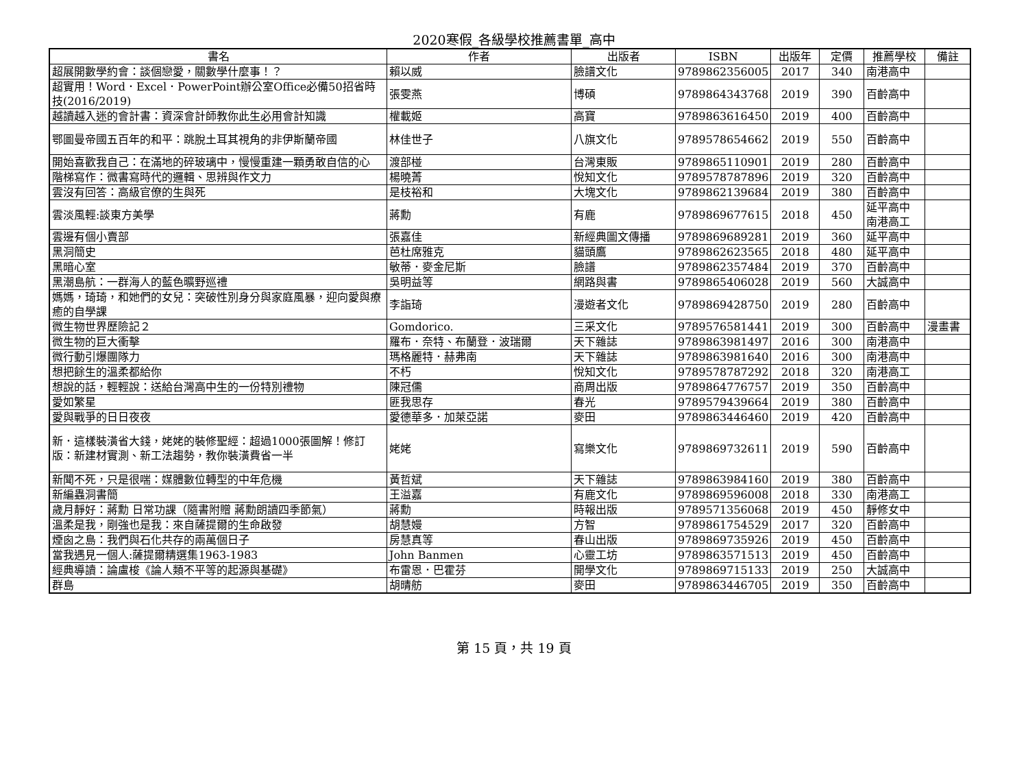2020寒假_各級學校推薦書單_高中
| 書名 | 作者 | 出版者 | ISBN | 出版年 | 定價 | 推薦學校 | 備註 |
| --- | --- | --- | --- | --- | --- | --- | --- |
| 超展開數學約會：談個戀愛，關數學什麼事！？ | 賴以威 | 臉譜文化 | 9789862356005 | 2017 | 340 | 南港高中 | |
| 超實用！Word．Excel．PowerPoint辦公室Office必備50招省時技(2016/2019) | 張雯燕 | 博碩 | 9789864343768 | 2019 | 390 | 百齡高中 | |
| 越讀越入迷的會計書：資深會計師教你此生必用會計知識 | 權載姬 | 高寶 | 9789863616450 | 2019 | 400 | 百齡高中 | |
| 鄂圖曼帝國五百年的和平：跳脫土耳其視角的非伊斯蘭帝國 | 林佳世子 | 八旗文化 | 9789578654662 | 2019 | 550 | 百齡高中 | |
| 開始喜歡我自己：在滿地的碎玻璃中，慢慢重建一顆勇敢自信的心 | 渡部椪 | 台灣東販 | 9789865110901 | 2019 | 280 | 百齡高中 | |
| 階梯寫作：微書寫時代的邏輯、思辨與作文力 | 楊曉菁 | 悅知文化 | 9789578787896 | 2019 | 320 | 百齡高中 | |
| 雲沒有回答：高級官僚的生與死 | 是枝裕和 | 大塊文化 | 9789862139684 | 2019 | 380 | 百齡高中 | |
| 雲淡風輕:談東方美學 | 蔣勳 | 有鹿 | 9789869677615 | 2018 | 450 | 延平高中 南港高工 | |
| 雲邊有個小賣部 | 張嘉佳 | 新經典圖文傳播 | 9789869689281 | 2019 | 360 | 延平高中 | |
| 黑洞簡史 | 芭杜席雅克 | 貓頭鷹 | 9789862623565 | 2018 | 480 | 延平高中 | |
| 黑暗心室 | 敏蒂．麥金尼斯 | 臉譜 | 9789862357484 | 2019 | 370 | 百齡高中 | |
| 黑潮島航：一群海人的藍色曠野巡禮 | 吳明益等 | 網路與書 | 9789865406028 | 2019 | 560 | 大誠高中 | |
| 媽媽，琦琦，和她們的女兒：突破性別身分與家庭風暴，迎向愛與療癒的自學課 | 李詣琦 | 漫遊者文化 | 9789869428750 | 2019 | 280 | 百齡高中 | |
| 微生物世界歷險記２ | Gomdorico. | 三采文化 | 9789576581441 | 2019 | 300 | 百齡高中 | 漫畫書 |
| 微生物的巨大衝擊 | 羅布．奈特、布蘭登．波瑞爾 | 天下雜誌 | 9789863981497 | 2016 | 300 | 南港高中 | |
| 微行動引爆團隊力 | 瑪格麗特．赫弗南 | 天下雜誌 | 9789863981640 | 2016 | 300 | 南港高中 | |
| 想把餘生的溫柔都給你 | 不朽 | 悅知文化 | 9789578787292 | 2018 | 320 | 南港高工 | |
| 想說的話，輕輕說：送給台灣高中生的一份特別禮物 | 陳冠儒 | 商周出版 | 9789864776757 | 2019 | 350 | 百齡高中 | |
| 愛如繁星 | 匪我思存 | 春光 | 9789579439664 | 2019 | 380 | 百齡高中 | |
| 愛與戰爭的日日夜夜 | 愛德華多．加萊亞諾 | 麥田 | 9789863446460 | 2019 | 420 | 百齡高中 | |
| 新．這樣裝潢省大錢，姥姥的裝修聖經：超過1000張圖解！修訂版：新建材實測、新工法趨勢，教你裝潢費省一半 | 姥姥 | 寫樂文化 | 9789869732611 | 2019 | 590 | 百齡高中 | |
| 新聞不死，只是很喘：媒體數位轉型的中年危機 | 黃哲斌 | 天下雜誌 | 9789863984160 | 2019 | 380 | 百齡高中 | |
| 新編蟲洞書簡 | 王溢嘉 | 有鹿文化 | 9789869596008 | 2018 | 330 | 南港高工 | |
| 歲月靜好：蔣勳 日常功課（隨書附贈 蔣勳朗讀四季節氣） | 蔣勳 | 時報出版 | 9789571356068 | 2019 | 450 | 靜修女中 | |
| 溫柔是我，剛強也是我：來自薩提爾的生命啟發 | 胡慧嫚 | 方智 | 9789861754529 | 2017 | 320 | 百齡高中 | |
| 煙囪之島：我們與石化共存的兩萬個日子 | 房慧真等 | 春山出版 | 9789869735926 | 2019 | 450 | 百齡高中 | |
| 當我遇見一個人:薩提爾精選集1963-1983 | John Banmen | 心靈工坊 | 9789863571513 | 2019 | 450 | 百齡高中 | |
| 經典導讀：論盧梭《論人類不平等的起源與基礎》 | 布雷恩．巴霍芬 | 開學文化 | 9789869715133 | 2019 | 250 | 大誠高中 | |
| 群島 | 胡晴舫 | 麥田 | 9789863446705 | 2019 | 350 | 百齡高中 | |
第 15 頁，共 19 頁